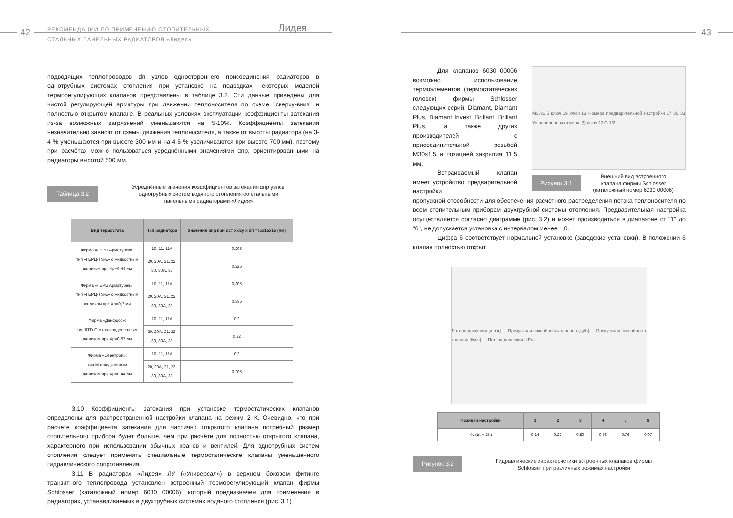42
РЕКОМЕНДАЦИИ ПО ПРИМЕНЕНИЮ ОТОПИТЕЛЬНЫХ
СТАЛЬНЫХ ПАНЕЛЬНЫХ РАДИАТОРОВ «Лидея»
Лидея
подводящих теплопроводов dп узлов одностороннего присоединения радиаторов в однотрубных системах отопления при установке на подводках некоторых моделей терморегулирующих клапанов представлены в таблице 3.2. Эти данные приведены для чистой регулирующей арматуры при движении теплоносителя по схеме "сверху-вниз" и полностью открытом клапане. В реальных условиях эксплуатации коэффициенты затекания из-за возможных загрязнений уменьшаются на 5-10%. Коэффициенты затекания незначительно зависят от схемы движения теплоносителя, а также от высоты радиатора (на 3-4 % уменьшаются при высоте 300 мм и на 4-5 % увеличиваются при высоте 700 мм), поэтому при расчётах можно пользоваться усреднёнными значениями αпр, ориентированными на радиаторы высотой 500 мм.
Таблица 3.2
Усреднённые значения коэффициентов затекания αпр узлов
однотрубных систем водяного отопления со стальными
панельными радиаторами «Лидея»
| Вид термостата | Тип радиатора | Значения αпр при dст x dзу x dп =15x15x15 (мм) |
| --- | --- | --- |
| Фирма «ГЕРЦ Арматурен»: тип «ГЕРЦ-TS-E» с жидкостным датчиком при Xp=0,44 мм | 10, 11, 11A | 0,205 |
| | 20, 20A, 21, 22, 30, 30A, 33 | 0,225 |
| Фирма «ГЕРЦ Арматурен»: тип «ГЕРЦ-TS-E» с жидкостным датчиком при Xp=0,7 мм | 10, 11, 11A | 0,305 |
| | 20, 20A, 21, 22, 30, 30A, 33 | 0,335 |
| Фирма «Данфосс»: тип RTD-G с газоконденсатным датчиком при Xp=0,57 мм | 10, 11, 11A | 0,2 |
| | 20, 20A, 21, 22, 30, 30A, 33 | 0,22 |
| Фирма «Овентроп»: тип M с жидкостным датчиком при Xp=0,44 мм | 10, 11, 11A | 0,2 |
| | 20, 20A, 21, 22, 30, 30A, 33 | 0,205 |
3.10 Коэффициенты затекания при установке термостатических клапанов определены для распространенной настройки клапана на режим 2 К. Очевидно, что при расчете коэффициента затекания для частично открытого клапана потребный размер отопительного прибора будет больше, чем при расчёте для полностью открытого клапана, характерного при использовании обычных кранов и вентилей. Для однотрубных систем отопления следует применять специальные термостатические клапаны уменьшенного гидравлического сопротивления.
3.11 В радиаторах «Лидея» ЛУ («Универсал») в верхнем боковом фитинге транзитного теплопровода установлен встроенный терморегулирующий клапан фирмы Schlosser (каталожный номер 6030 00006), который предназначен для применения в радиаторах, устанавливаемых в двухтрубных системах водяного отопления (рис. 3.1)
43
Для клапанов 6030 00006 возможно использование термоэлементов (термостатических головок) фирмы Schlosser следующих серий: Diamant, Diamant Plus, Diamant Invest, Brillant, Brillant Plus, а также других производителей с присоединительной резьбой M30x1,5 и позицией закрытия 11,5 мм.
Встраиваемый клапан имеет устройство предварительной настройки
M30x1.5 ключ 19 ключ 13 Номера предварительной настройки 17 36 33 Установленная отметка (!) ключ 13 G 1/2
Рисунок 3.1
Внешний вид встроенного
клапана фирмы Schlosser
(каталожный номер 6030 00006)
пропускной способности для обеспечения расчетного распределения потока теплоносителя по всем отопительным приборам двухтрубной системы отопления. Предварительная настройка осуществляется согласно диаграмме (рис. 3.2) и может производиться в диапазоне от "1" до "6", не допускается установка с интервалом менее 1,0.
Цифра 6 соответствует нормальной установке (заводские установки). В положении 6 клапан полностью открыт.
Потеря давления [mbar] — Пропускная способность клапана [kg/h] — Пропускная способность клапана [l/sec] — Потеря давления [kPa]
| Позиции настройки | 1 | 2 | 3 | 4 | 5 | 6 |
| --- | --- | --- | --- | --- | --- | --- |
| Kv (Δt = 2K) | 0,14 | 0,22 | 0,50 | 0,56 | 0,76 | 0,97 |
Рисунок 3.2
Гидравлические характеристики встроенных клапанов фирмы
Schlosser при различных режимах настройки